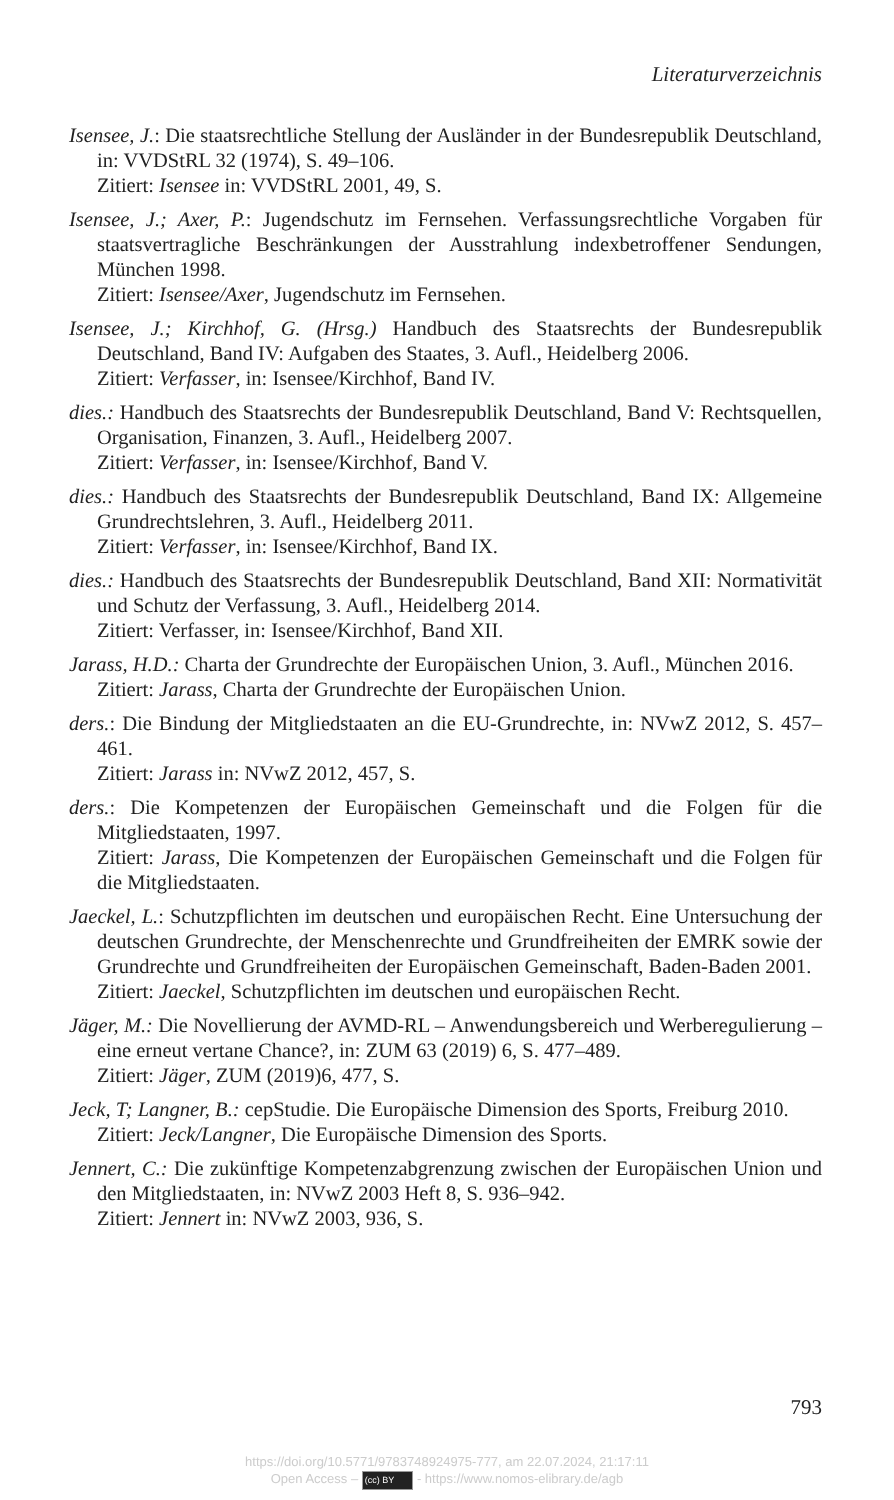Literaturverzeichnis
Isensee, J.: Die staatsrechtliche Stellung der Ausländer in der Bundesrepublik Deutschland, in: VVDStRL 32 (1974), S. 49–106.
Zitiert: Isensee in: VVDStRL 2001, 49, S.
Isensee, J.; Axer, P.: Jugendschutz im Fernsehen. Verfassungsrechtliche Vorgaben für staatsvertragliche Beschränkungen der Ausstrahlung indexbetroffener Sendungen, München 1998.
Zitiert: Isensee/Axer, Jugendschutz im Fernsehen.
Isensee, J.; Kirchhof, G. (Hrsg.) Handbuch des Staatsrechts der Bundesrepublik Deutschland, Band IV: Aufgaben des Staates, 3. Aufl., Heidelberg 2006.
Zitiert: Verfasser, in: Isensee/Kirchhof, Band IV.
dies.: Handbuch des Staatsrechts der Bundesrepublik Deutschland, Band V: Rechtsquellen, Organisation, Finanzen, 3. Aufl., Heidelberg 2007.
Zitiert: Verfasser, in: Isensee/Kirchhof, Band V.
dies.: Handbuch des Staatsrechts der Bundesrepublik Deutschland, Band IX: Allgemeine Grundrechtslehren, 3. Aufl., Heidelberg 2011.
Zitiert: Verfasser, in: Isensee/Kirchhof, Band IX.
dies.: Handbuch des Staatsrechts der Bundesrepublik Deutschland, Band XII: Normativität und Schutz der Verfassung, 3. Aufl., Heidelberg 2014.
Zitiert: Verfasser, in: Isensee/Kirchhof, Band XII.
Jarass, H.D.: Charta der Grundrechte der Europäischen Union, 3. Aufl., München 2016.
Zitiert: Jarass, Charta der Grundrechte der Europäischen Union.
ders.: Die Bindung der Mitgliedstaaten an die EU-Grundrechte, in: NVwZ 2012, S. 457–461.
Zitiert: Jarass in: NVwZ 2012, 457, S.
ders.: Die Kompetenzen der Europäischen Gemeinschaft und die Folgen für die Mitgliedstaaten, 1997.
Zitiert: Jarass, Die Kompetenzen der Europäischen Gemeinschaft und die Folgen für die Mitgliedstaaten.
Jaeckel, L.: Schutzpflichten im deutschen und europäischen Recht. Eine Untersuchung der deutschen Grundrechte, der Menschenrechte und Grundfreiheiten der EMRK sowie der Grundrechte und Grundfreiheiten der Europäischen Gemeinschaft, Baden-Baden 2001.
Zitiert: Jaeckel, Schutzpflichten im deutschen und europäischen Recht.
Jäger, M.: Die Novellierung der AVMD-RL – Anwendungsbereich und Werberegulierung – eine erneut vertane Chance?, in: ZUM 63 (2019) 6, S. 477–489.
Zitiert: Jäger, ZUM (2019)6, 477, S.
Jeck, T; Langner, B.: cepStudie. Die Europäische Dimension des Sports, Freiburg 2010.
Zitiert: Jeck/Langner, Die Europäische Dimension des Sports.
Jennert, C.: Die zukünftige Kompetenzabgrenzung zwischen der Europäischen Union und den Mitgliedstaaten, in: NVwZ 2003 Heft 8, S. 936–942.
Zitiert: Jennert in: NVwZ 2003, 936, S.
793
https://doi.org/10.5771/9783748924975-777, am 22.07.2024, 21:17:11
Open Access – (cc) BY - https://www.nomos-elibrary.de/agb